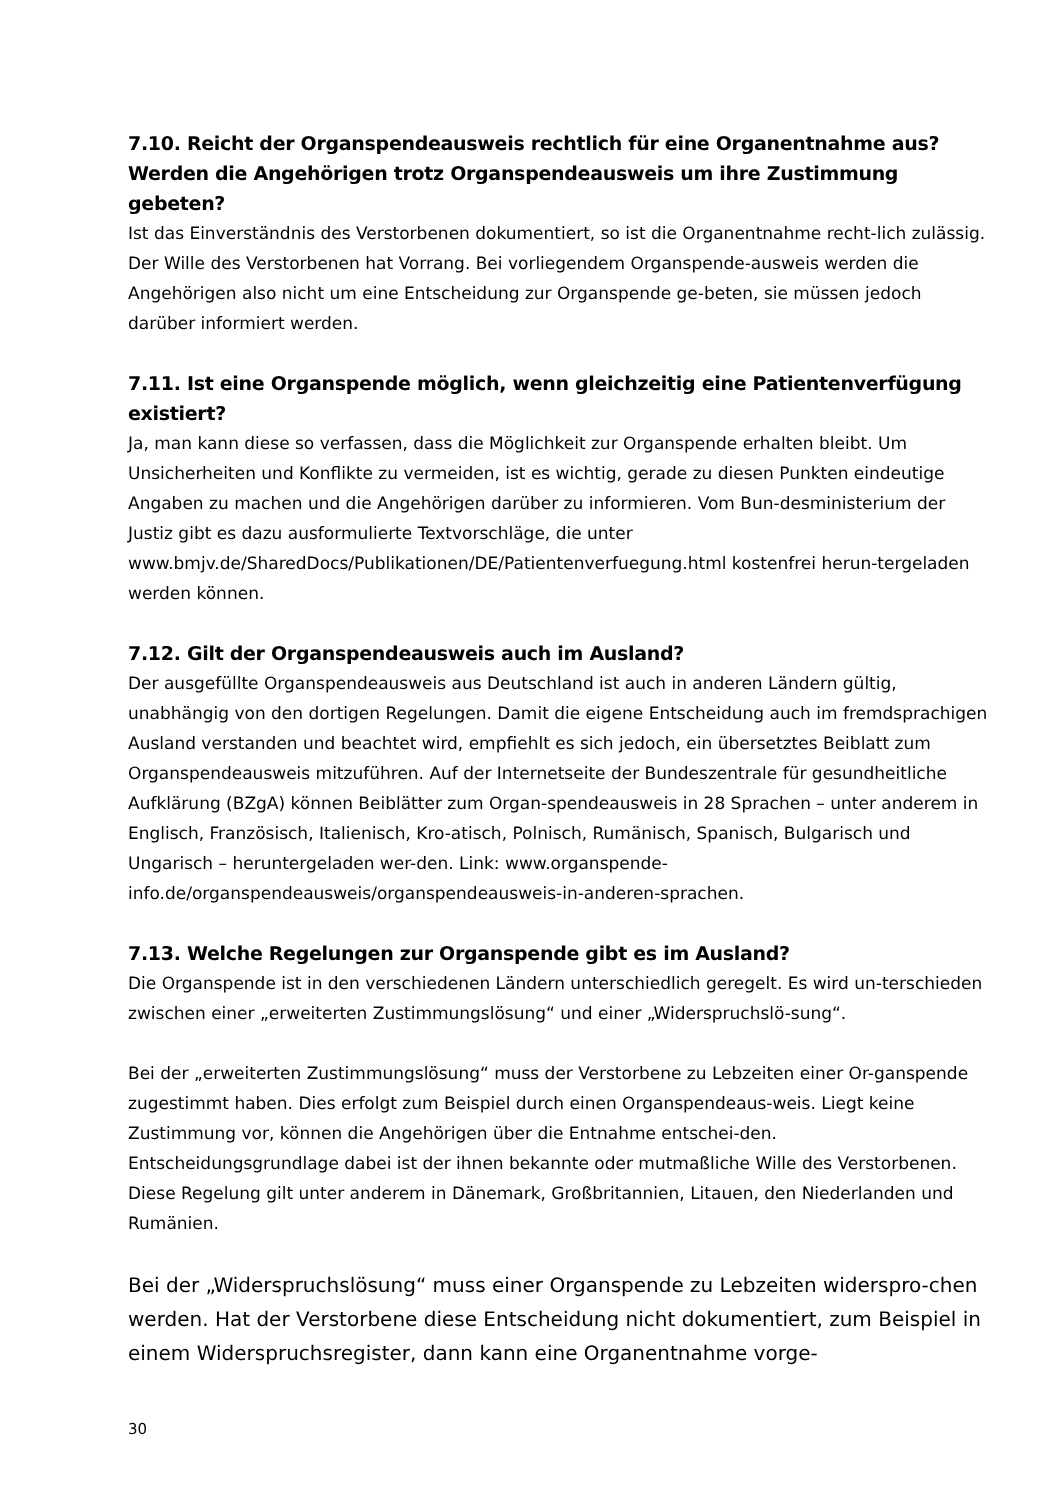7.10. Reicht der Organspendeausweis rechtlich für eine Organentnahme aus? Werden die Angehörigen trotz Organspendeausweis um ihre Zustimmung gebeten?
Ist das Einverständnis des Verstorbenen dokumentiert, so ist die Organentnahme recht-lich zulässig. Der Wille des Verstorbenen hat Vorrang. Bei vorliegendem Organspende-ausweis werden die Angehörigen also nicht um eine Entscheidung zur Organspende ge-beten, sie müssen jedoch darüber informiert werden.
7.11. Ist eine Organspende möglich, wenn gleichzeitig eine Patientenverfügung existiert?
Ja, man kann diese so verfassen, dass die Möglichkeit zur Organspende erhalten bleibt. Um Unsicherheiten und Konflikte zu vermeiden, ist es wichtig, gerade zu diesen Punkten eindeutige Angaben zu machen und die Angehörigen darüber zu informieren. Vom Bun-desministerium der Justiz gibt es dazu ausformulierte Textvorschläge, die unter www.bmjv.de/SharedDocs/Publikationen/DE/Patientenverfuegung.html kostenfrei herun-tergeladen werden können.
7.12. Gilt der Organspendeausweis auch im Ausland?
Der ausgefüllte Organspendeausweis aus Deutschland ist auch in anderen Ländern gültig, unabhängig von den dortigen Regelungen. Damit die eigene Entscheidung auch im fremdsprachigen Ausland verstanden und beachtet wird, empfiehlt es sich jedoch, ein übersetztes Beiblatt zum Organspendeausweis mitzuführen. Auf der Internetseite der Bundeszentrale für gesundheitliche Aufklärung (BZgA) können Beiblätter zum Organ-spendeausweis in 28 Sprachen – unter anderem in Englisch, Französisch, Italienisch, Kro-atisch, Polnisch, Rumänisch, Spanisch, Bulgarisch und Ungarisch – heruntergeladen wer-den. Link: www.organspende-info.de/organspendeausweis/organspendeausweis-in-anderen-sprachen.
7.13. Welche Regelungen zur Organspende gibt es im Ausland?
Die Organspende ist in den verschiedenen Ländern unterschiedlich geregelt. Es wird un-terschieden zwischen einer „erweiterten Zustimmungslösung“ und einer „Widerspruchslö-sung“.
Bei der „erweiterten Zustimmungslösung“ muss der Verstorbene zu Lebzeiten einer Or-ganspende zugestimmt haben. Dies erfolgt zum Beispiel durch einen Organspendeaus-weis. Liegt keine Zustimmung vor, können die Angehörigen über die Entnahme entschei-den. Entscheidungsgrundlage dabei ist der ihnen bekannte oder mutmaßliche Wille des Verstorbenen. Diese Regelung gilt unter anderem in Dänemark, Großbritannien, Litauen, den Niederlanden und Rumänien.
Bei der „Widerspruchslösung“ muss einer Organspende zu Lebzeiten widerspro-chen werden. Hat der Verstorbene diese Entscheidung nicht dokumentiert, zum Beispiel in einem Widerspruchsregister, dann kann eine Organentnahme vorge-
30